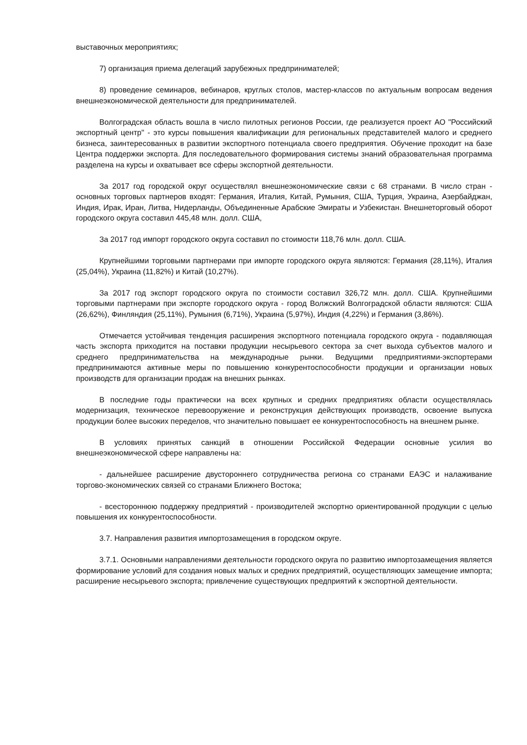выставочных мероприятиях;
7) организация приема делегаций зарубежных предпринимателей;
8) проведение семинаров, вебинаров, круглых столов, мастер-классов по актуальным вопросам ведения внешнеэкономической деятельности для предпринимателей.
Волгоградская область вошла в число пилотных регионов России, где реализуется проект АО "Российский экспортный центр" - это курсы повышения квалификации для региональных представителей малого и среднего бизнеса, заинтересованных в развитии экспортного потенциала своего предприятия. Обучение проходит на базе Центра поддержки экспорта. Для последовательного формирования системы знаний образовательная программа разделена на курсы и охватывает все сферы экспортной деятельности.
За 2017 год городской округ осуществлял внешнеэкономические связи с 68 странами. В число стран - основных торговых партнеров входят: Германия, Италия, Китай, Румыния, США, Турция, Украина, Азербайджан, Индия, Ирак, Иран, Литва, Нидерланды, Объединенные Арабские Эмираты и Узбекистан. Внешнеторговый оборот городского округа составил 445,48 млн. долл. США,
За 2017 год импорт городского округа составил по стоимости 118,76 млн. долл. США.
Крупнейшими торговыми партнерами при импорте городского округа являются: Германия (28,11%), Италия (25,04%), Украина (11,82%) и Китай (10,27%).
За 2017 год экспорт городского округа по стоимости составил 326,72 млн. долл. США. Крупнейшими торговыми партнерами при экспорте городского округа - город Волжский Волгоградской области являются: США (26,62%), Финляндия (25,11%), Румыния (6,71%), Украина (5,97%), Индия (4,22%) и Германия (3,86%).
Отмечается устойчивая тенденция расширения экспортного потенциала городского округа - подавляющая часть экспорта приходится на поставки продукции несырьевого сектора за счет выхода субъектов малого и среднего предпринимательства на международные рынки. Ведущими предприятиями-экспортерами предпринимаются активные меры по повышению конкурентоспособности продукции и организации новых производств для организации продаж на внешних рынках.
В последние годы практически на всех крупных и средних предприятиях области осуществлялась модернизация, техническое перевооружение и реконструкция действующих производств, освоение выпуска продукции более высоких переделов, что значительно повышает ее конкурентоспособность на внешнем рынке.
В условиях принятых санкций в отношении Российской Федерации основные усилия во внешнеэкономической сфере направлены на:
- дальнейшее расширение двустороннего сотрудничества региона со странами ЕАЭС и налаживание торгово-экономических связей со странами Ближнего Востока;
- всестороннюю поддержку предприятий - производителей экспортно ориентированной продукции с целью повышения их конкурентоспособности.
3.7. Направления развития импортозамещения в городском округе.
3.7.1. Основными направлениями деятельности городского округа по развитию импортозамещения является формирование условий для создания новых малых и средних предприятий, осуществляющих замещение импорта; расширение несырьевого экспорта; привлечение существующих предприятий к экспортной деятельности.